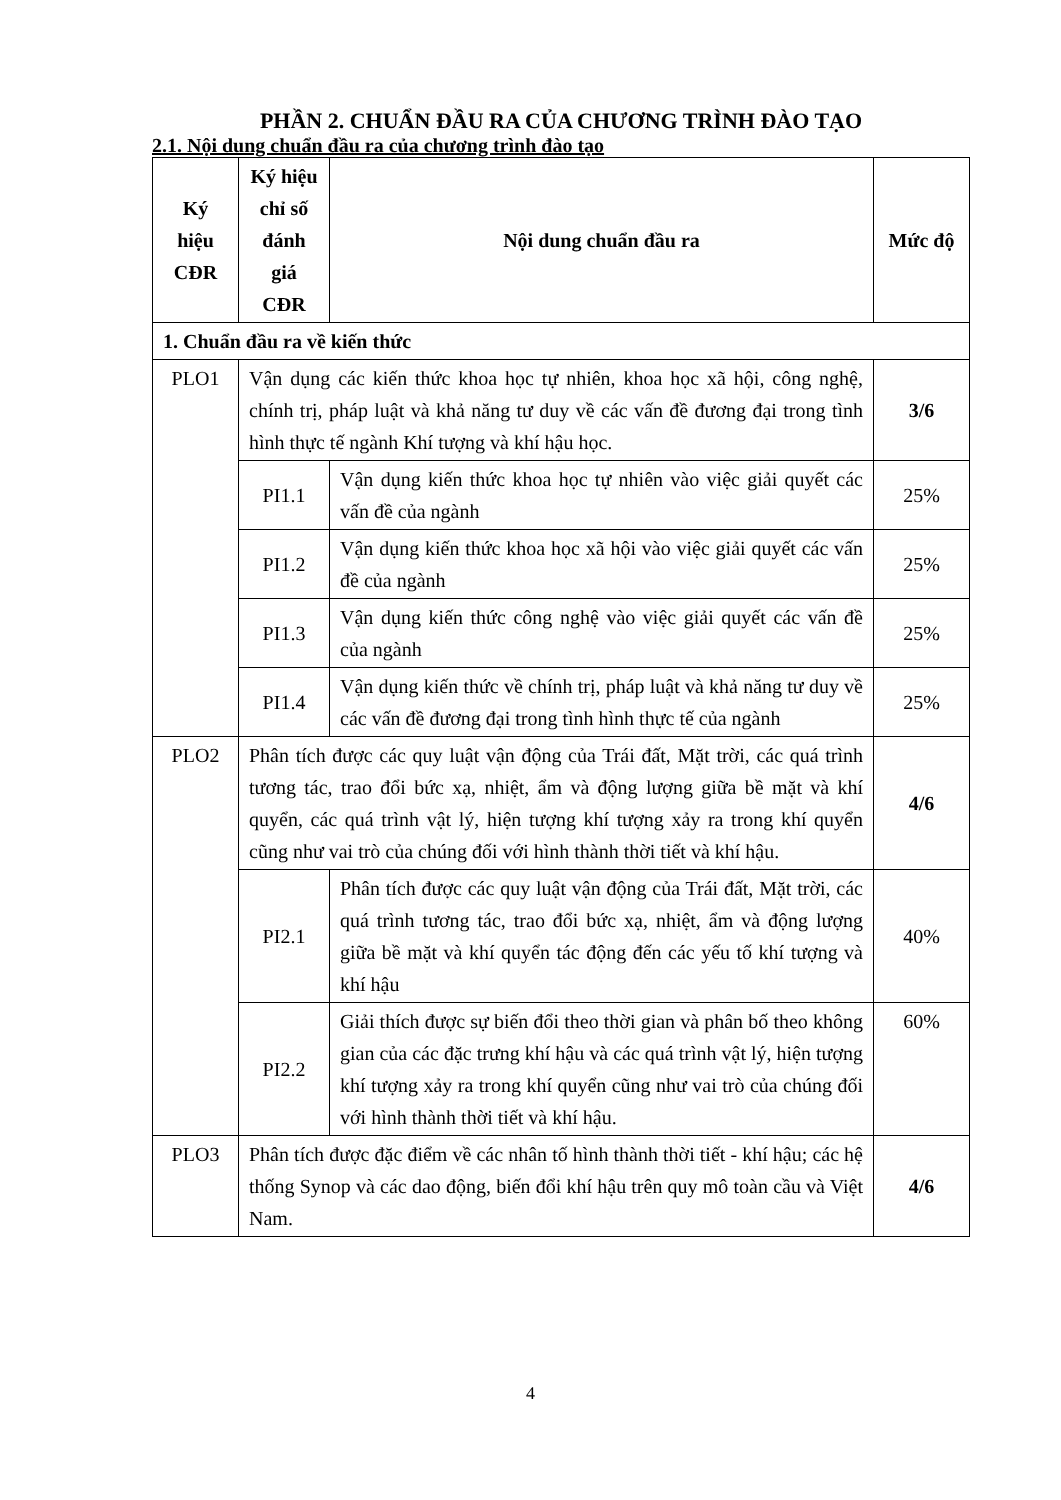PHẦN 2. CHUẨN ĐẦU RA CỦA CHƯƠNG TRÌNH ĐÀO TẠO
2.1. Nội dung chuẩn đầu ra của chương trình đào tạo
| Ký hiệu CĐR | Ký hiệu chỉ số đánh giá CĐR | Nội dung chuẩn đầu ra | Mức độ |
| --- | --- | --- | --- |
| 1. Chuẩn đầu ra về kiến thức | | | |
| PLO1 | Vận dụng các kiến thức khoa học tự nhiên, khoa học xã hội, công nghệ, chính trị, pháp luật và khả năng tư duy về các vấn đề đương đại trong tình hình thực tế ngành Khí tượng và khí hậu học. | | 3/6 |
| | PI1.1 | Vận dụng kiến thức khoa học tự nhiên vào việc giải quyết các vấn đề của ngành | 25% |
| | PI1.2 | Vận dụng kiến thức khoa học xã hội vào việc giải quyết các vấn đề của ngành | 25% |
| | PI1.3 | Vận dụng kiến thức công nghệ vào việc giải quyết các vấn đề của ngành | 25% |
| | PI1.4 | Vận dụng kiến thức về chính trị, pháp luật và khả năng tư duy về các vấn đề đương đại trong tình hình thực tế của ngành | 25% |
| PLO2 | Phân tích được các quy luật vận động của Trái đất, Mặt trời, các quá trình tương tác, trao đổi bức xạ, nhiệt, ẩm và động lượng giữa bề mặt và khí quyển, các quá trình vật lý, hiện tượng khí tượng xảy ra trong khí quyển cũng như vai trò của chúng đối với hình thành thời tiết và khí hậu. | | 4/6 |
| | PI2.1 | Phân tích được các quy luật vận động của Trái đất, Mặt trời, các quá trình tương tác, trao đổi bức xạ, nhiệt, ẩm và động lượng giữa bề mặt và khí quyển tác động đến các yếu tố khí tượng và khí hậu | 40% |
| | PI2.2 | Giải thích được sự biến đổi theo thời gian và phân bố theo không gian của các đặc trưng khí hậu và các quá trình vật lý, hiện tượng khí tượng xảy ra trong khí quyển cũng như vai trò của chúng đối với hình thành thời tiết và khí hậu. | 60% |
| PLO3 | Phân tích được đặc điểm về các nhân tố hình thành thời tiết - khí hậu; các hệ thống Synop và các dao động, biến đổi khí hậu trên quy mô toàn cầu và Việt Nam. | | 4/6 |
4